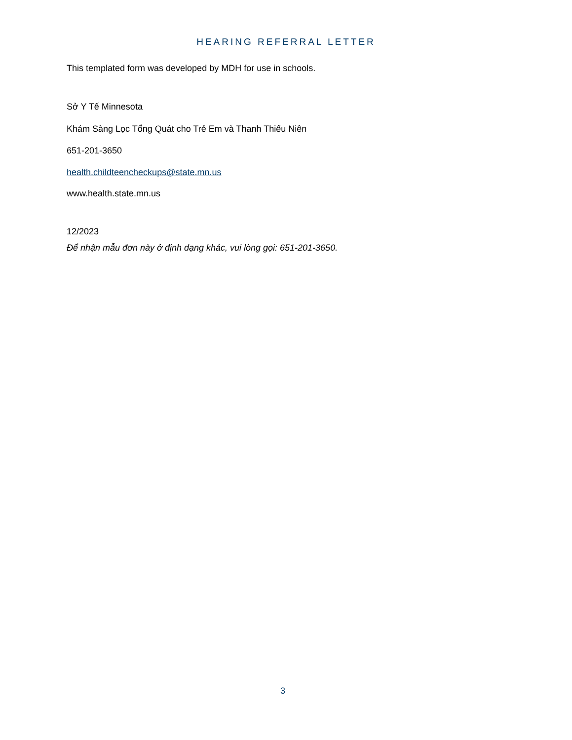HEARING REFERRAL LETTER
This templated form was developed by MDH for use in schools.
Sở Y Tế Minnesota
Khám Sàng Lọc Tổng Quát cho Trẻ Em và Thanh Thiếu Niên
651-201-3650
health.childteencheckups@state.mn.us
www.health.state.mn.us
12/2023
Để nhận mẫu đơn này ở định dạng khác, vui lòng gọi: 651-201-3650.
3